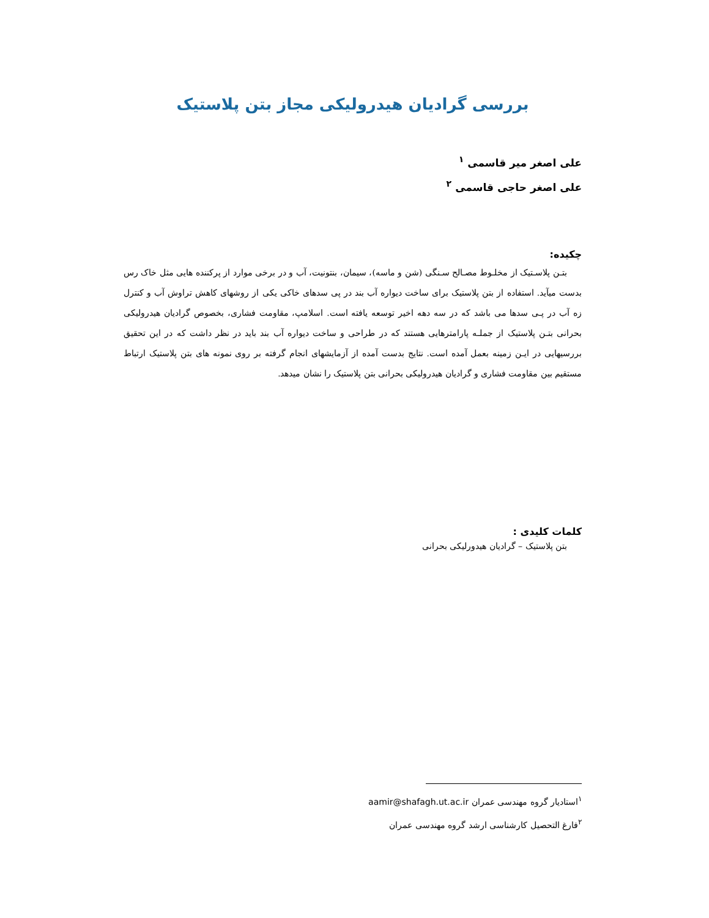بررسی گرادیان هیدرولیکی مجاز بتن پلاستیک
علی اصغر میر قاسمی <sup>۱</sup>
علی اصغر حاجی قاسمی <sup>۲</sup>
چکیده:
بتـن پلاسـتیک از مخلـوط مصـالح سـنگی (شن و ماسه)، سیمان، بنتونیت، آب و در برخی موارد از پرکننده هایی مثل خاک رس بدست میآید. استفاده از بتن پلاستیک برای ساخت دیواره آب بند در پی سدهای خاکی یکی از روشهای کاهش تراوش آب و کنترل زه آب در پـی سدها می باشد که در سه دهه اخیر توسعه یافته است. اسلامپ، مقاومت فشاری، بخصوص گرادیان هیدرولیکی بحرانی بتـن پلاستیک از جملـه پارامترهایی هستند که در طراحی و ساخت دیواره آب بند باید در نظر داشت که در این تحقیق بررسیهایی در ایـن زمینه بعمل آمده است. نتایج بدست آمده از آزمایشهای انجام گرفته بر روی نمونه های بتن پلاستیک ارتباط مستقیم بین مقاومت فشاری و گرادیان هیدرولیکی بحرانی بتن پلاستیک را نشان میدهد.
کلمات کلیدی :
بتن پلاستیک – گرادیان هیدورلیکی بحرانی
<sup>۱</sup> استادیار گروه مهندسی عمران aamir@shafagh.ut.ac.ir
<sup>۲</sup> فارغ التحصیل کارشناسی ارشد گروه مهندسی عمران